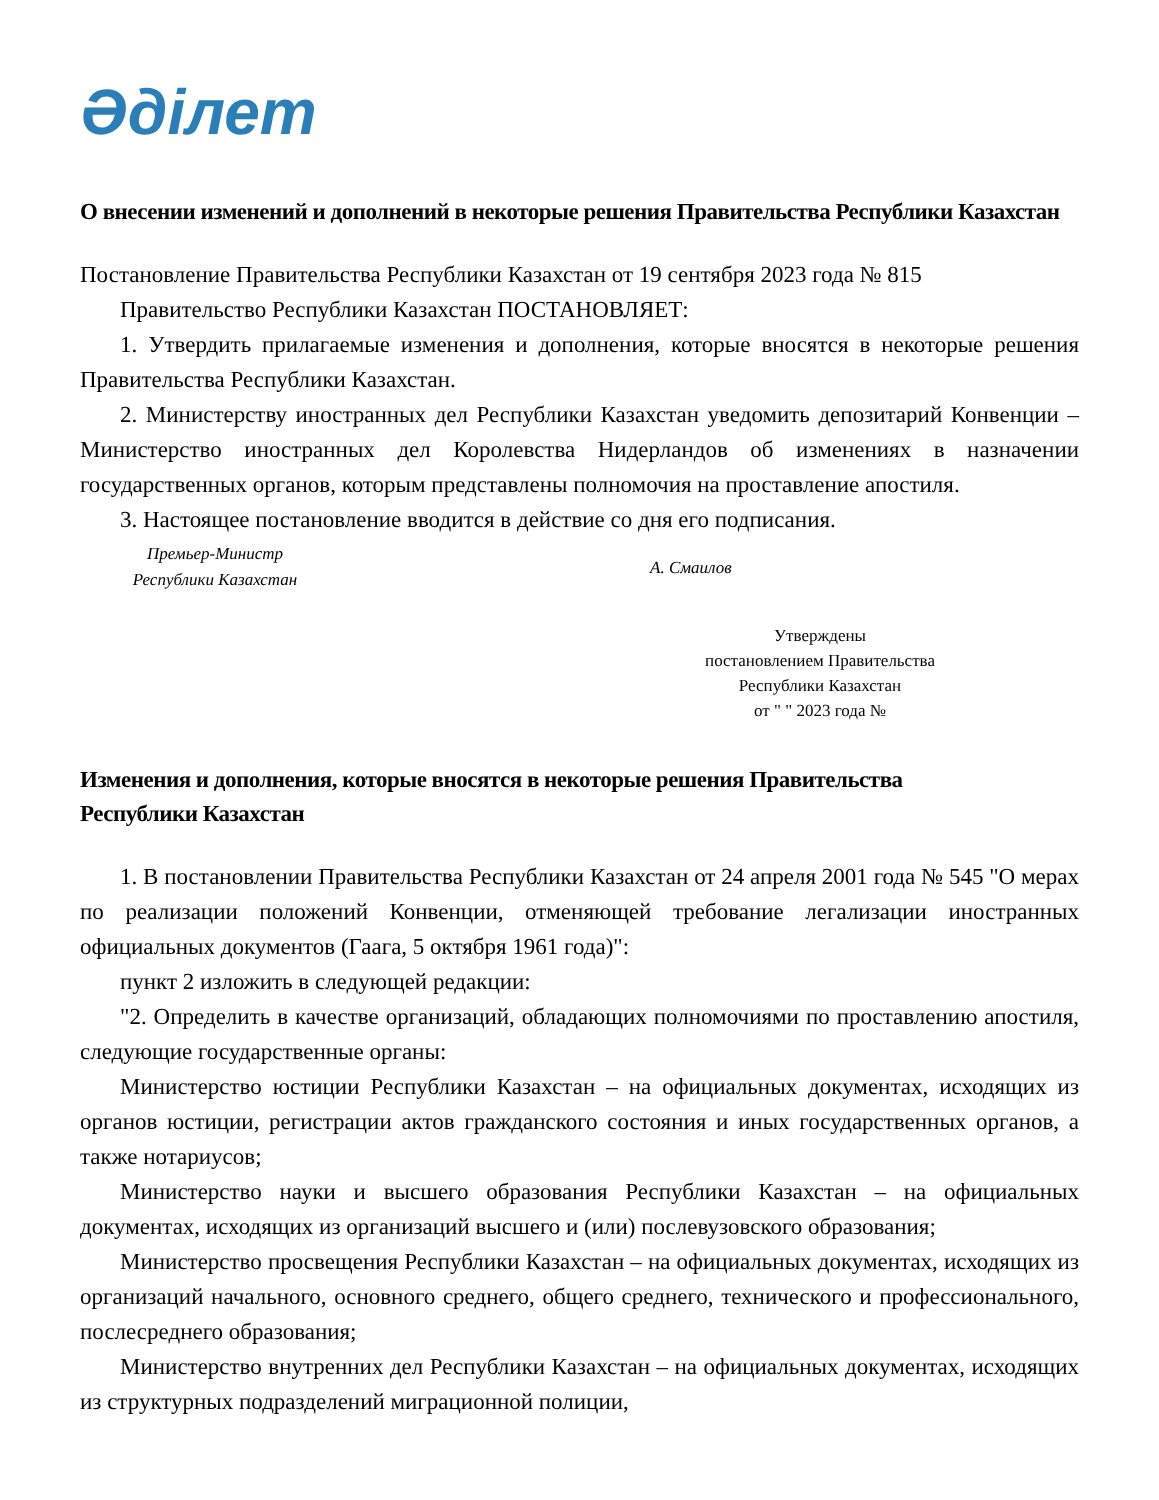Әділет
О внесении изменений и дополнений в некоторые решения Правительства Республики Казахстан
Постановление Правительства Республики Казахстан от 19 сентября 2023 года № 815
Правительство Республики Казахстан ПОСТАНОВЛЯЕТ:
1. Утвердить прилагаемые изменения и дополнения, которые вносятся в некоторые решения Правительства Республики Казахстан.
2. Министерству иностранных дел Республики Казахстан уведомить депозитарий Конвенции – Министерство иностранных дел Королевства Нидерландов об изменениях в назначении государственных органов, которым представлены полномочия на проставление апостиля.
3. Настоящее постановление вводится в действие со дня его подписания.
Премьер-Министр
Республики Казахстан
А. Смаилов
Утверждены
постановлением Правительства
Республики Казахстан
от " " 2023 года №
Изменения и дополнения, которые вносятся в некоторые решения Правительства
Республики Казахстан
1. В постановлении Правительства Республики Казахстан от 24 апреля 2001 года № 545 "О мерах по реализации положений Конвенции, отменяющей требование легализации иностранных официальных документов (Гаага, 5 октября 1961 года)":
пункт 2 изложить в следующей редакции:
"2. Определить в качестве организаций, обладающих полномочиями по проставлению апостиля, следующие государственные органы:
Министерство юстиции Республики Казахстан – на официальных документах, исходящих из органов юстиции, регистрации актов гражданского состояния и иных государственных органов, а также нотариусов;
Министерство науки и высшего образования Республики Казахстан – на официальных документах, исходящих из организаций высшего и (или) послевузовского образования;
Министерство просвещения Республики Казахстан – на официальных документах, исходящих из организаций начального, основного среднего, общего среднего, технического и профессионального, послесреднего образования;
Министерство внутренних дел Республики Казахстан – на официальных документах, исходящих из структурных подразделений миграционной полиции,